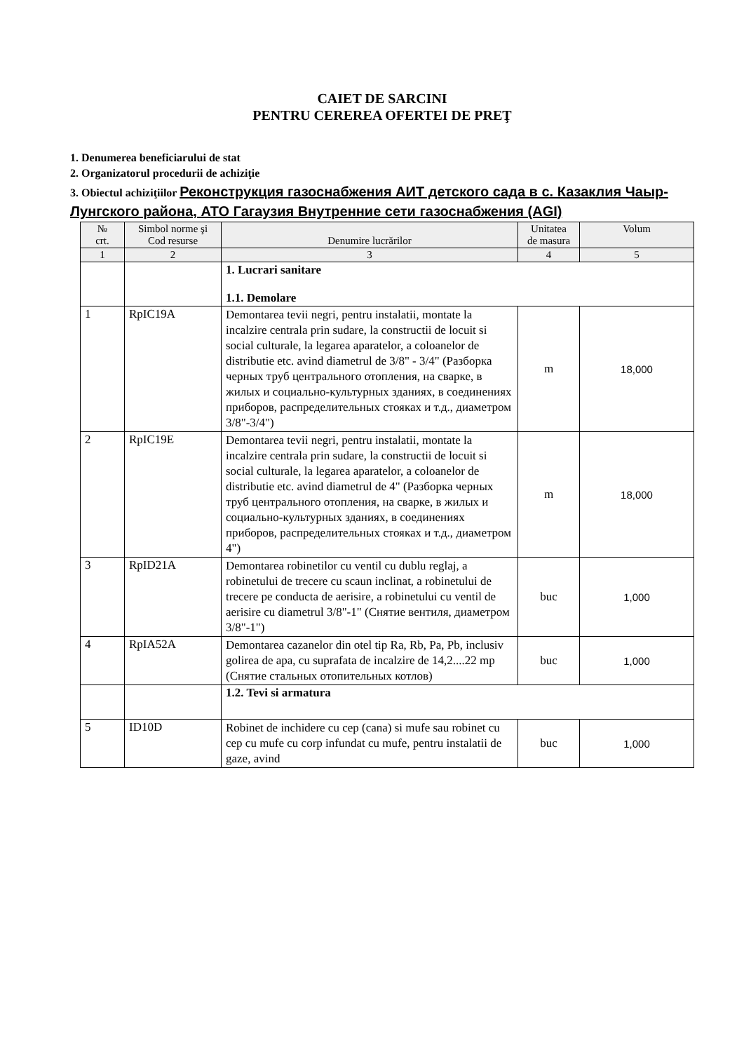CAIET DE SARCINI
PENTRU CEREREA OFERTEI DE PREŢ
1. Denumerea beneficiarului de stat
2. Organizatorul procedurii de achiziţie
3. Obiectul achiziţiilor Реконструкция газоснабжения АИТ детского сада в с. Казаклия Чаыр-Лунгского района, АТО Гагаузия Внутренние сети газоснабжения (AGI)
| № crt. | Simbol norme şi Cod resurse | Denumire lucrărilor | Unitatea de masura | Volum |
| --- | --- | --- | --- | --- |
| 1 | 2 | 3 | 4 | 5 |
| | | 1. Lucrari sanitare 1.1. Demolare | | |
| 1 | RpIC19A | Demontarea tevii negri, pentru instalatii, montate la incalzire centrala prin sudare, la constructii de locuit si social culturale, la legarea aparatelor, a coloanelor de distributie etc. avind diametrul de 3/8" - 3/4" (Разборка черных труб центрального отопления, на сварке, в жилых и социально-культурных зданиях, в соединениях приборов, распределительных стояках и т.д., диаметром 3/8"-3/4") | m | 18,000 |
| 2 | RpIC19E | Demontarea tevii negri, pentru instalatii, montate la incalzire centrala prin sudare, la constructii de locuit si social culturale, la legarea aparatelor, a coloanelor de distributie etc. avind diametrul de 4" (Разборка черных труб центрального отопления, на сварке, в жилых и социально-культурных зданиях, в соединениях приборов, распределительных стояках и т.д., диаметром 4") | m | 18,000 |
| 3 | RpID21A | Demontarea robinetilor cu ventil cu dublu reglaj, a robinetului de trecere cu scaun inclinat, a robinetului de trecere pe conducta de aerisire, a robinetului cu ventil de aerisire cu diametrul 3/8"-1" (Снятие вентиля, диаметром 3/8"-1") | buc | 1,000 |
| 4 | RpIA52A | Demontarea cazanelor din otel tip Ra, Rb, Pa, Pb, inclusiv golirea de apa, cu suprafata de incalzire de 14,2....22 mp (Снятие стальных отопительных котлов) | buc | 1,000 |
| | | 1.2. Tevi si armatura | | |
| 5 | ID10D | Robinet de inchidere cu cep (cana) si mufe sau robinet cu cep cu mufe cu corp infundat cu mufe, pentru instalatii de gaze, avind | buc | 1,000 |